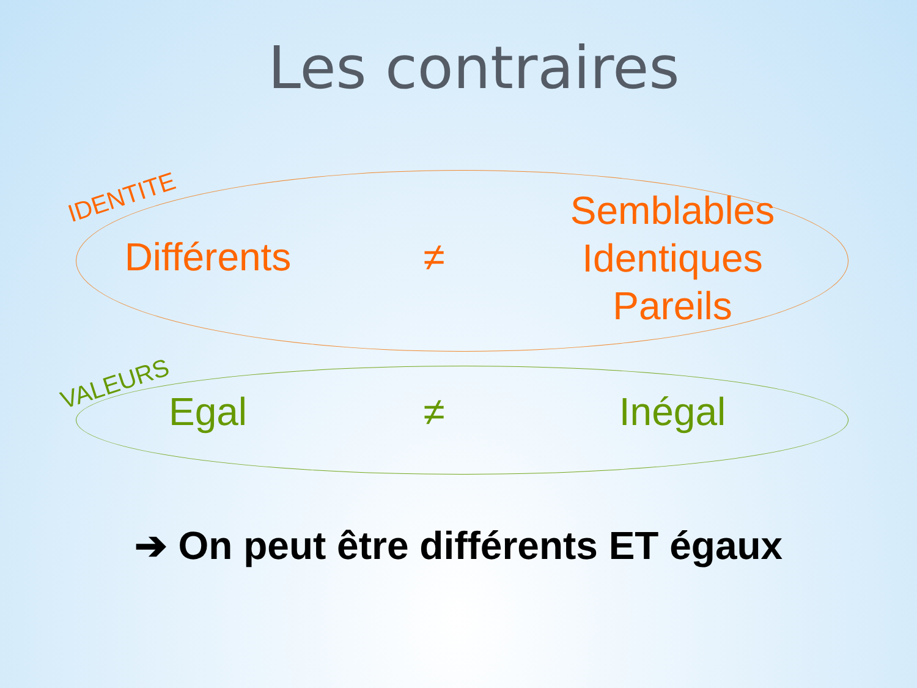Les contraires
IDENTITE
Différents ≠
Semblables
Identiques
Pareils
VALEURS
Egal ≠ Inégal
➔ On peut être différents ET égaux